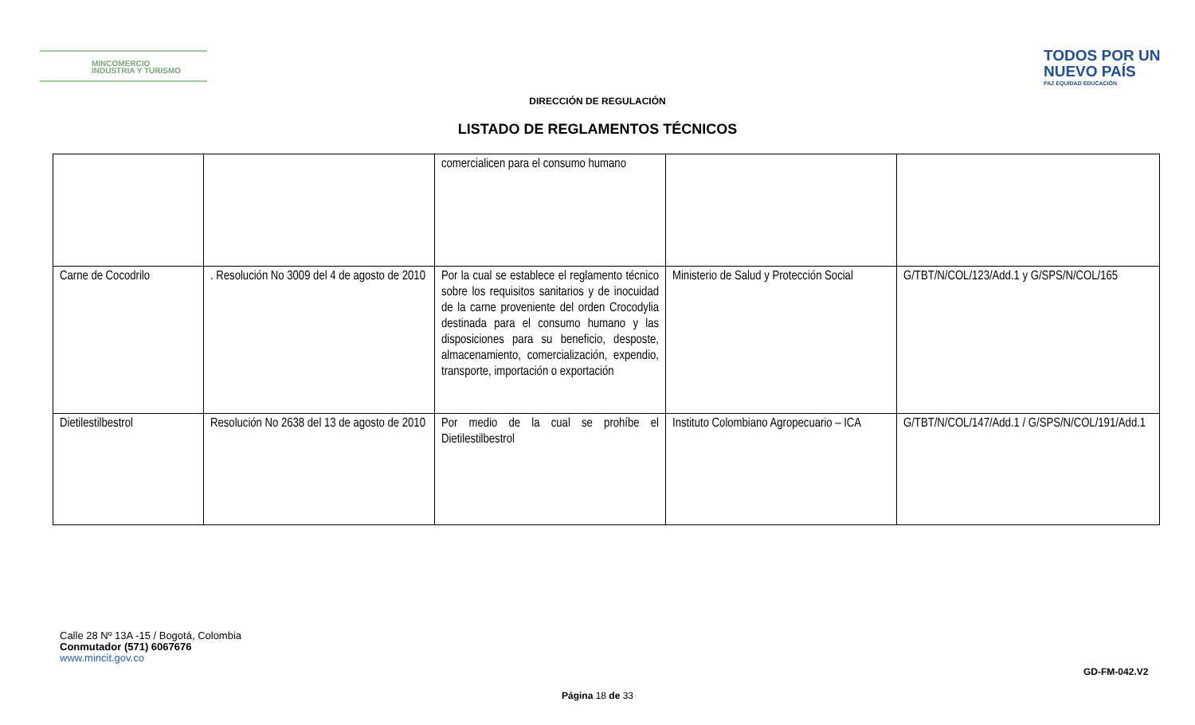MINCOMERCIO
INDUSTRIA Y TURISMO
TODOS POR UN
NUEVO PAÍS
PAZ EQUIDAD EDUCACIÓN
DIRECCIÓN DE REGULACIÓN
LISTADO DE REGLAMENTOS TÉCNICOS
| | | comercialicen para el consumo humano | | |
| Carne de Cocodrilo | . Resolución No 3009 del 4 de agosto de 2010 | Por la cual se establece el reglamento técnico sobre los requisitos sanitarios y de inocuidad de la carne proveniente del orden Crocodylia destinada para el consumo humano y las disposiciones para su beneficio, desposte, almacenamiento, comercialización, expendio, transporte, importación o exportación | Ministerio de Salud y Protección Social | G/TBT/N/COL/123/Add.1 y G/SPS/N/COL/165 |
| Dietilestilbestrol | Resolución No 2638 del 13 de agosto de 2010 | Por medio de la cual se prohíbe el Dietilestilbestrol | Instituto Colombiano Agropecuario – ICA | G/TBT/N/COL/147/Add.1 / G/SPS/N/COL/191/Add.1 |
Calle 28 Nº 13A -15 / Bogotá, Colombia
Conmutador (571) 6067676
www.mincit.gov.co
GD-FM-042.V2
Página 18 de 33